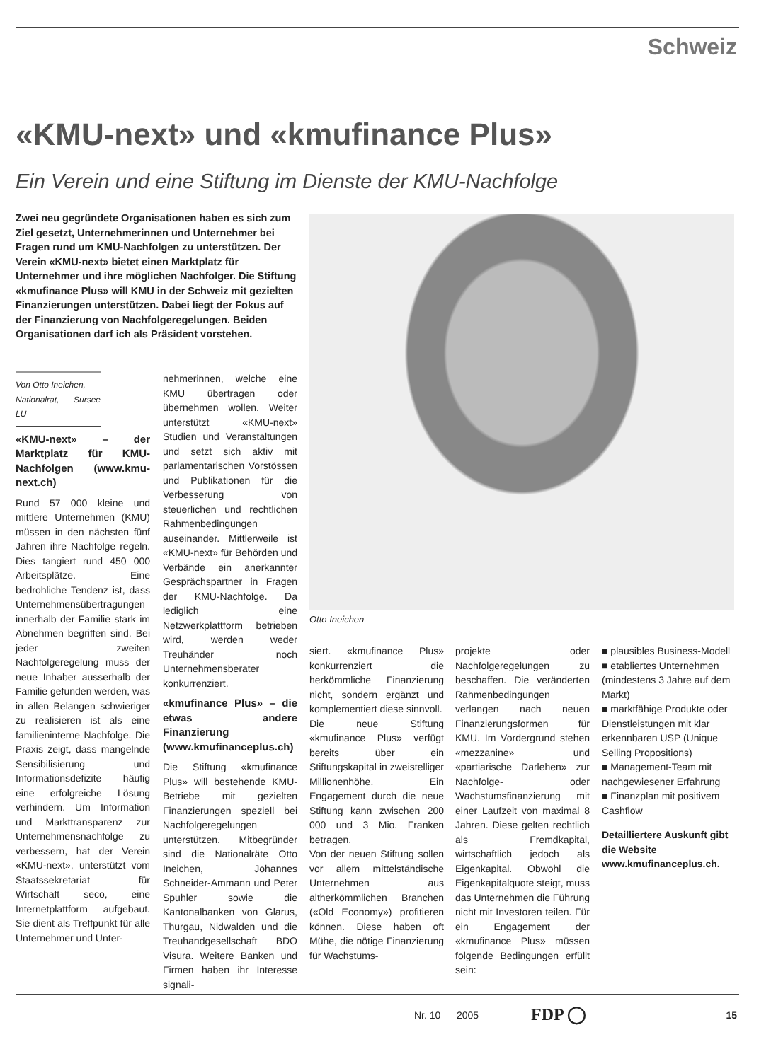Schweiz
«KMU-next» und «kmufinance Plus»
Ein Verein und eine Stiftung im Dienste der KMU-Nachfolge
Zwei neu gegründete Organisationen haben es sich zum Ziel gesetzt, Unternehmerinnen und Unternehmer bei Fragen rund um KMU-Nachfolgen zu unterstützen. Der Verein «KMU-next» bietet einen Marktplatz für Unternehmer und ihre möglichen Nachfolger. Die Stiftung «kmufinance Plus» will KMU in der Schweiz mit gezielten Finanzierungen unterstützen. Dabei liegt der Fokus auf der Finanzierung von Nachfolgeregelungen. Beiden Organisationen darf ich als Präsident vorstehen.
Otto Ineichen
Von Otto Ineichen,
Nationalrat, Sursee LU
«KMU-next» – der Marktplatz für KMU-Nachfolgen (www.kmu-next.ch)
Rund 57 000 kleine und mittlere Unternehmen (KMU) müssen in den nächsten fünf Jahren ihre Nachfolge regeln. Dies tangiert rund 450 000 Arbeitsplätze. Eine bedrohliche Tendenz ist, dass Unternehmensübertragungen innerhalb der Familie stark im Abnehmen begriffen sind. Bei jeder zweiten Nachfolgeregelung muss der neue Inhaber ausserhalb der Familie gefunden werden, was in allen Belangen schwieriger zu realisieren ist als eine familieninterne Nachfolge. Die Praxis zeigt, dass mangelnde Sensibilisierung und Informationsdefizite häufig eine erfolgreiche Lösung verhindern. Um Information und Markttransparenz zur Unternehmensnachfolge zu verbessern, hat der Verein «KMU-next», unterstützt vom Staatssekretariat für Wirtschaft seco, eine Internetplattform aufgebaut. Sie dient als Treffpunkt für alle Unternehmer und Unter-
nehmerinnen, welche eine KMU übertragen oder übernehmen wollen. Weiter unterstützt «KMU-next» Studien und Veranstaltungen und setzt sich aktiv mit parlamentarischen Vorstössen und Publikationen für die Verbesserung von steuerlichen und rechtlichen Rahmenbedingungen auseinander. Mittlerweile ist «KMU-next» für Behörden und Verbände ein anerkannter Gesprächspartner in Fragen der KMU-Nachfolge. Da lediglich eine Netzwerkplattform betrieben wird, werden weder Treuhänder noch Unternehmensberater konkurrenziert.
«kmufinance Plus» – die etwas andere Finanzierung (www.kmufinanceplus.ch)
Die Stiftung «kmufinance Plus» will bestehende KMU-Betriebe mit gezielten Finanzierungen speziell bei Nachfolgeregelungen unterstützen. Mitbegründer sind die Nationalräte Otto Ineichen, Johannes Schneider-Ammann und Peter Spuhler sowie die Kantonalbanken von Glarus, Thurgau, Nidwalden und die Treuhandgesellschaft BDO Visura. Weitere Banken und Firmen haben ihr Interesse signali-
siert. «kmufinance Plus» konkurrenziert die herkömmliche Finanzierung nicht, sondern ergänzt und komplementiert diese sinnvoll.
Die neue Stiftung «kmufinance Plus» verfügt bereits über ein Stiftungskapital in zweistelliger Millionenhöhe. Ein Engagement durch die neue Stiftung kann zwischen 200 000 und 3 Mio. Franken betragen.
Von der neuen Stiftung sollen vor allem mittelständische Unternehmen aus altherkömmlichen Branchen («Old Economy») profitieren können. Diese haben oft Mühe, die nötige Finanzierung für Wachstums-
projekte oder Nachfolgeregelungen zu beschaffen. Die veränderten Rahmenbedingungen verlangen nach neuen Finanzierungsformen für KMU. Im Vordergrund stehen «mezzanine» und «partiarische Darlehen» zur Nachfolge- oder Wachstumsfinanzierung mit einer Laufzeit von maximal 8 Jahren. Diese gelten rechtlich als Fremdkapital, wirtschaftlich jedoch als Eigenkapital. Obwohl die Eigenkapitalquote steigt, muss das Unternehmen die Führung nicht mit Investoren teilen. Für ein Engagement der «kmufinance Plus» müssen folgende Bedingungen erfüllt sein:
■ plausibles Business-Modell
■ etabliertes Unternehmen (mindestens 3 Jahre auf dem Markt)
■ marktfähige Produkte oder Dienstleistungen mit klar erkennbaren USP (Unique Selling Propositions)
■ Management-Team mit nachgewiesener Erfahrung
■ Finanzplan mit positivem Cashflow
Detailliertere Auskunft gibt die Website www.kmufinanceplus.ch.
Nr. 10 2005 FDP ◯ 15